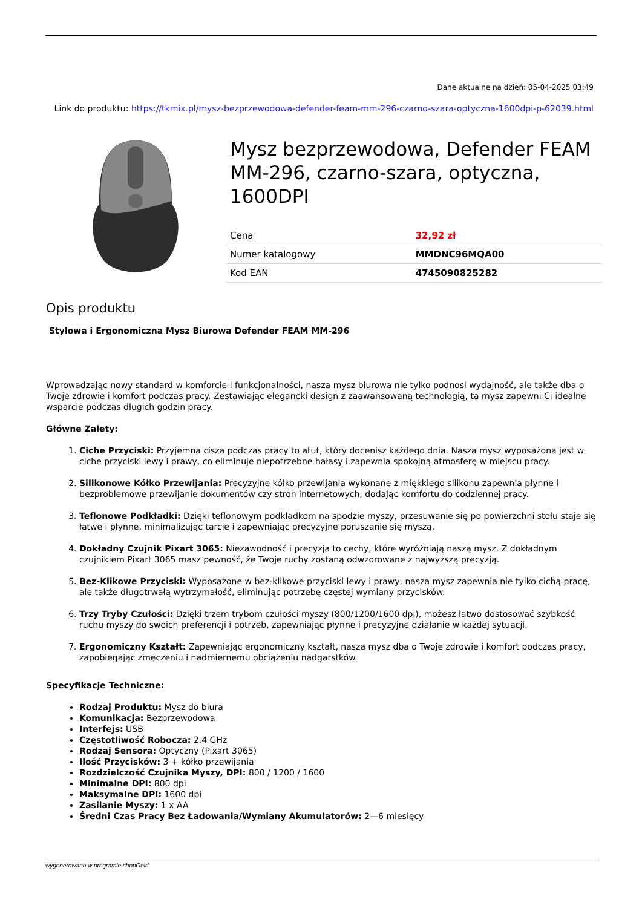Dane aktualne na dzień: 05-04-2025 03:49
Link do produktu: https://tkmix.pl/mysz-bezprzewodowa-defender-feam-mm-296-czarno-szara-optyczna-1600dpi-p-62039.html
Mysz bezprzewodowa, Defender FEAM MM-296, czarno-szara, optyczna, 1600DPI
| Cena | 32,92 zł |
| Numer katalogowy | MMDNC96MQA00 |
| Kod EAN | 4745090825282 |
Opis produktu
Stylowa i Ergonomiczna Mysz Biurowa Defender FEAM MM-296
Wprowadzając nowy standard w komforcie i funkcjonalności, nasza mysz biurowa nie tylko podnosi wydajność, ale także dba o Twoje zdrowie i komfort podczas pracy. Zestawiając elegancki design z zaawansowaną technologią, ta mysz zapewni Ci idealne wsparcie podczas długich godzin pracy.
Główne Zalety:
1. Ciche Przyciski: Przyjemna cisza podczas pracy to atut, który docenisz każdego dnia. Nasza mysz wyposażona jest w ciche przyciski lewy i prawy, co eliminuje niepotrzebne hałasy i zapewnia spokojną atmosferę w miejscu pracy.
2. Silikonowe Kółko Przewijania: Precyzyjne kółko przewijania wykonane z miękkiego silikonu zapewnia płynne i bezproblemowe przewijanie dokumentów czy stron internetowych, dodając komfortu do codziennej pracy.
3. Teflonowe Podkładki: Dzięki teflonowym podkładkom na spodzie myszy, przesuwanie się po powierzchni stołu staje się łatwe i płynne, minimalizując tarcie i zapewniając precyzyjne poruszanie się myszą.
4. Dokładny Czujnik Pixart 3065: Niezawodność i precyzja to cechy, które wyróżniają naszą mysz. Z dokładnym czujnikiem Pixart 3065 masz pewność, że Twoje ruchy zostaną odwzorowane z najwyższą precyzją.
5. Bez-Klikowe Przyciski: Wyposażone w bez-klikowe przyciski lewy i prawy, nasza mysz zapewnia nie tylko cichą pracę, ale także długotrwałą wytrzymałość, eliminując potrzebę częstej wymiany przycisków.
6. Trzy Tryby Czułości: Dzięki trzem trybom czułości myszy (800/1200/1600 dpi), możesz łatwo dostosować szybkość ruchu myszy do swoich preferencji i potrzeb, zapewniając płynne i precyzyjne działanie w każdej sytuacji.
7. Ergonomiczny Kształt: Zapewniając ergonomiczny kształt, nasza mysz dba o Twoje zdrowie i komfort podczas pracy, zapobiegając zmęczeniu i nadmiernemu obciążeniu nadgarstków.
Specyfikacje Techniczne:
Rodzaj Produktu: Mysz do biura
Komunikacja: Bezprzewodowa
Interfejs: USB
Częstotliwość Robocza: 2.4 GHz
Rodzaj Sensora: Optyczny (Pixart 3065)
Ilość Przycisków: 3 + kółko przewijania
Rozdzielczość Czujnika Myszy, DPI: 800 / 1200 / 1600
Minimalne DPI: 800 dpi
Maksymalne DPI: 1600 dpi
Zasilanie Myszy: 1 x AA
Średni Czas Pracy Bez Ładowania/Wymiany Akumulatorów: 2—6 miesięcy
wygenerowano w programie shopGold